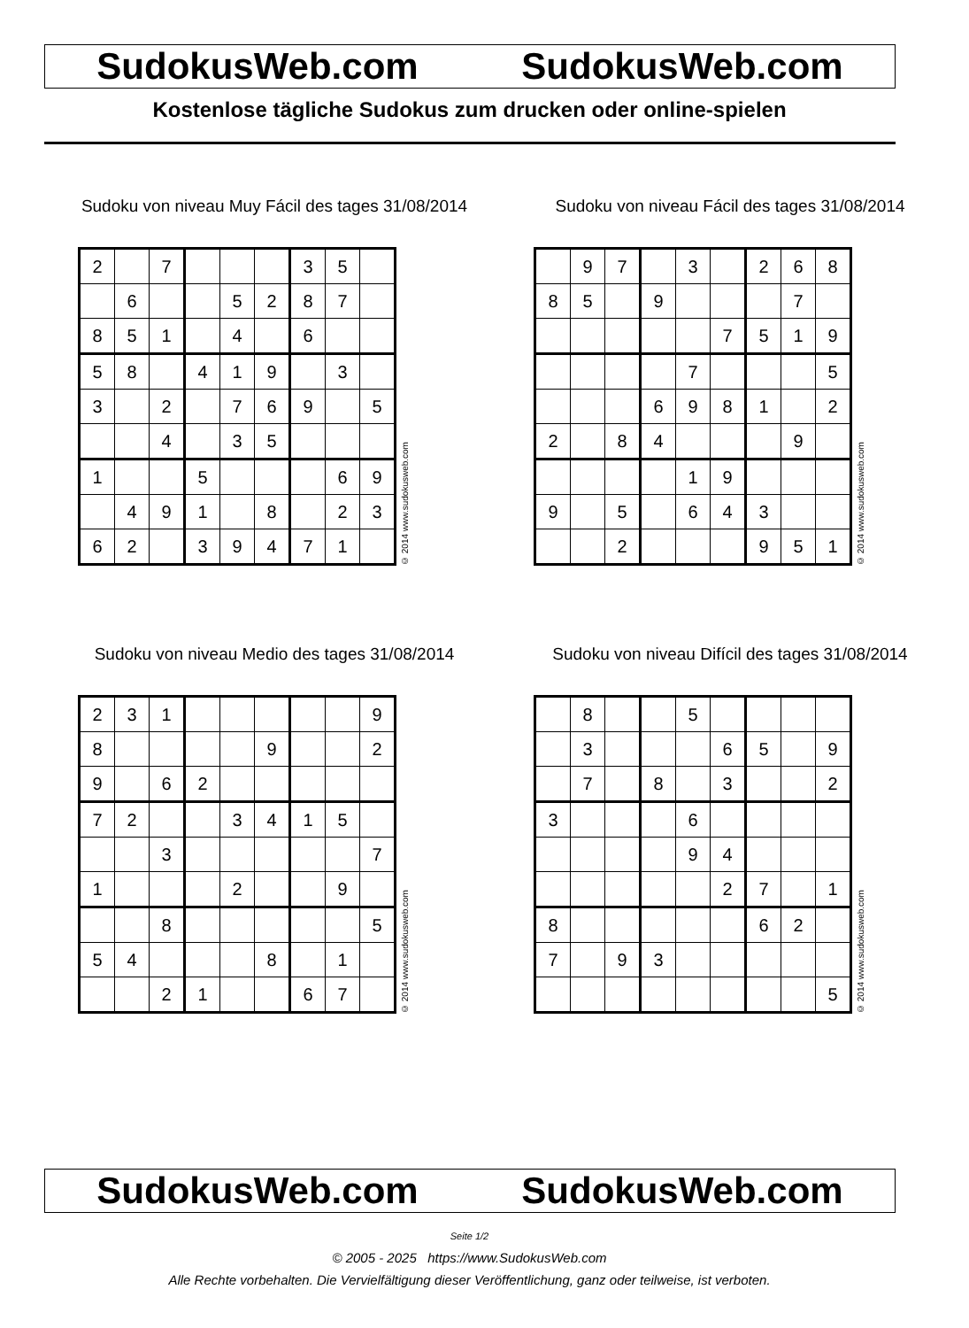SudokusWeb.com SudokusWeb.com
Kostenlose tägliche Sudokus zum drucken oder online-spielen
Sudoku von niveau Muy Fácil des tages 31/08/2014
| 2 | | 7 | | | | 3 | 5 | |
| | 6 | | | 5 | 2 | 8 | 7 | |
| 8 | 5 | 1 | | 4 | | 6 | | |
| 5 | 8 | | 4 | 1 | 9 | | 3 | |
| 3 | | 2 | | 7 | 6 | 9 | | 5 |
| | | 4 | | 3 | 5 | | | |
| 1 | | | 5 | | | | 6 | 9 |
| | 4 | 9 | 1 | | 8 | | 2 | 3 |
| 6 | 2 | | 3 | 9 | 4 | 7 | 1 | |
© 2014 www.sudokusweb.com
Sudoku von niveau Fácil des tages 31/08/2014
| | 9 | 7 | | 3 | | 2 | 6 | 8 |
| 8 | 5 | | 9 | | | | 7 | |
| | | | | | 7 | 5 | 1 | 9 |
| | | | | 7 | | | | 5 |
| | | | 6 | 9 | 8 | 1 | | 2 |
| 2 | | 8 | 4 | | | | 9 | |
| | | | | 1 | 9 | | | |
| 9 | | 5 | | 6 | 4 | 3 | | |
| | | 2 | | | | 9 | 5 | 1 |
© 2014 www.sudokusweb.com
Sudoku von niveau Medio des tages 31/08/2014
| 2 | 3 | 1 | | | | | | 9 |
| 8 | | | | | 9 | | | 2 |
| 9 | | 6 | 2 | | | | | |
| 7 | 2 | | | 3 | 4 | 1 | 5 | |
| | | 3 | | | | | | 7 |
| 1 | | | | 2 | | | 9 | |
| | | 8 | | | | | | 5 |
| 5 | 4 | | | | 8 | | 1 | |
| | | 2 | 1 | | | 6 | 7 | |
© 2014 www.sudokusweb.com
Sudoku von niveau Difícil des tages 31/08/2014
| | 8 | | | 5 | | | | |
| | 3 | | | | 6 | 5 | | 9 |
| | 7 | | 8 | | 3 | | | 2 |
| 3 | | | | 6 | | | | |
| | | | | 9 | 4 | | | |
| | | | | | 2 | 7 | | 1 |
| 8 | | | | | | 6 | 2 | |
| 7 | | 9 | 3 | | | | | |
| | | | | | | | | 5 |
© 2014 www.sudokusweb.com
SudokusWeb.com SudokusWeb.com
Seite 1/2
© 2005 - 2025 https://www.SudokusWeb.com
Alle Rechte vorbehalten. Die Vervielfältigung dieser Veröffentlichung, ganz oder teilweise, ist verboten.